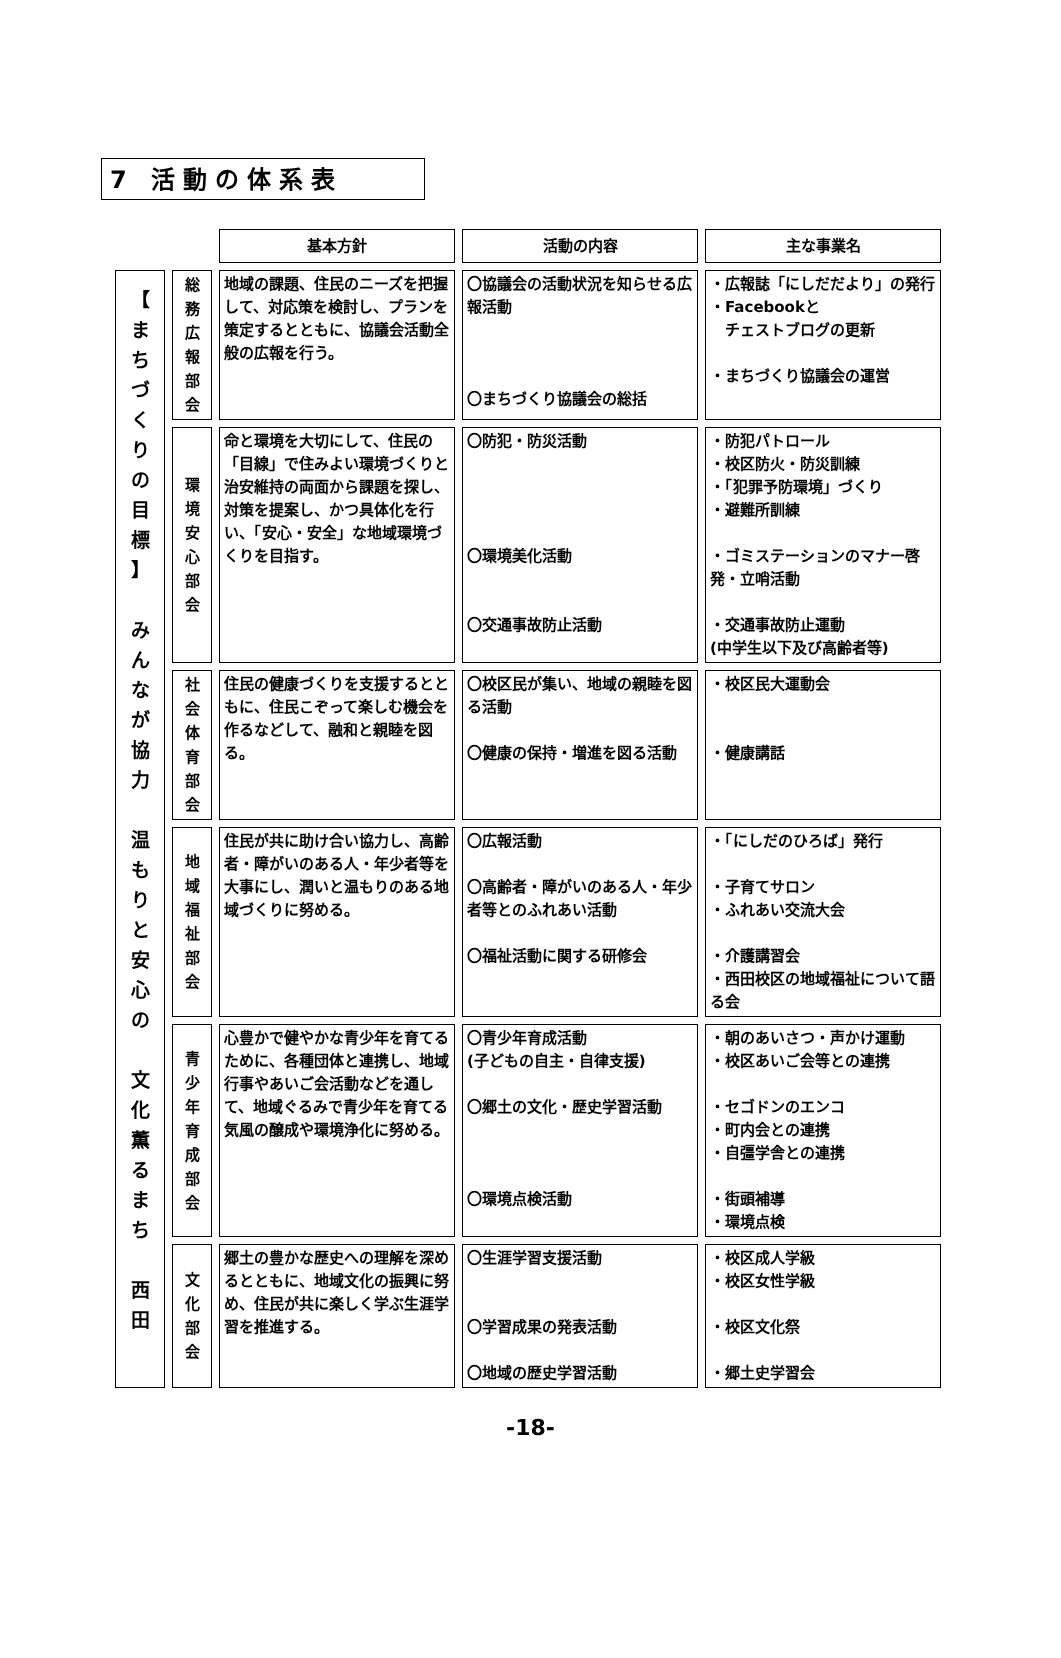7 活動の体系表
| | | 基本方針 | 活動の内容 | 主な事業名 |
| --- | --- | --- | --- | --- |
| 【 ま ち づ く り の 目 標 】 み ん な が 協 力 温 も り と 安 心 の 文 化 薫 る ま ち 西 田 | 総 務 広 報 部 会 | 地域の課題、住民のニーズを把握して、対応策を検討し、プランを策定するとともに、協議会活動全般の広報を行う。 | 〇協議会の活動状況を知らせる広報活動 〇まちづくり協議会の総括 | ・広報誌「にしだだより」の発行 ・Facebookと チェストブログの更新 ・まちづくり協議会の運営 |
| | 環 境 安 心 部 会 | 命と環境を大切にして、住民の「目線」で住みよい環境づくりと治安維持の両面から課題を探し、対策を提案し、かつ具体化を行い、「安心・安全」な地域環境づくりを目指す。 | 〇防犯・防災活動 〇環境美化活動 〇交通事故防止活動 | ・防犯パトロール ・校区防火・防災訓練 ・「犯罪予防環境」づくり ・避難所訓練 ・ゴミステーションのマナー啓発・立哨活動 ・交通事故防止運動 (中学生以下及び高齢者等) |
| | 社 会 体 育 部 会 | 住民の健康づくりを支援するとともに、住民こぞって楽しむ機会を作るなどして、融和と親睦を図る。 | 〇校区民が集い、地域の親睦を図る活動 〇健康の保持・増進を図る活動 | ・校区民大運動会 ・健康講話 |
| | 地 域 福 祉 部 会 | 住民が共に助け合い協力し、高齢者・障がいのある人・年少者等を大事にし、潤いと温もりのある地域づくりに努める。 | 〇広報活動 〇高齢者・障がいのある人・年少者等とのふれあい活動 〇福祉活動に関する研修会 | ・「にしだのひろば」発行 ・子育てサロン ・ふれあい交流大会 ・介護講習会 ・西田校区の地域福祉について語る会 |
| | 青 少 年 育 成 部 会 | 心豊かで健やかな青少年を育てるために、各種団体と連携し、地域行事やあいご会活動などを通して、地域ぐるみで青少年を育てる気風の醸成や環境浄化に努める。 | 〇青少年育成活動 (子どもの自主・自律支援) 〇郷土の文化・歴史学習活動 〇環境点検活動 | ・朝のあいさつ・声かけ運動 ・校区あいご会等との連携 ・セゴドンのエンコ ・町内会との連携 ・自彊学舎との連携 ・街頭補導 ・環境点検 |
| | 文 化 部 会 | 郷土の豊かな歴史への理解を深めるとともに、地域文化の振興に努め、住民が共に楽しく学ぶ生涯学習を推進する。 | 〇生涯学習支援活動 〇学習成果の発表活動 〇地域の歴史学習活動 | ・校区成人学級 ・校区女性学級 ・校区文化祭 ・郷土史学習会 |
-18-